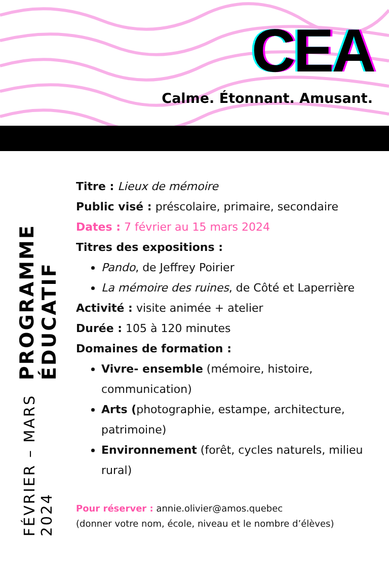CEA
Calme. Étonnant. Amusant.
PROGRAMME ÉDUCATIF
FÉVRIER – MARS 2024
Titre : Lieux de mémoire
Public visé : préscolaire, primaire, secondaire
Dates : 7 février au 15 mars 2024
Titres des expositions :
Pando, de Jeffrey Poirier
La mémoire des ruines, de Côté et Laperrière
Activité : visite animée + atelier
Durée : 105 à 120 minutes
Domaines de formation :
Vivre- ensemble (mémoire, histoire, communication)
Arts (photographie, estampe, architecture, patrimoine)
Environnement (forêt, cycles naturels, milieu rural)
Pour réserver : annie.olivier@amos.quebec
(donner votre nom, école, niveau et le nombre d’élèves)